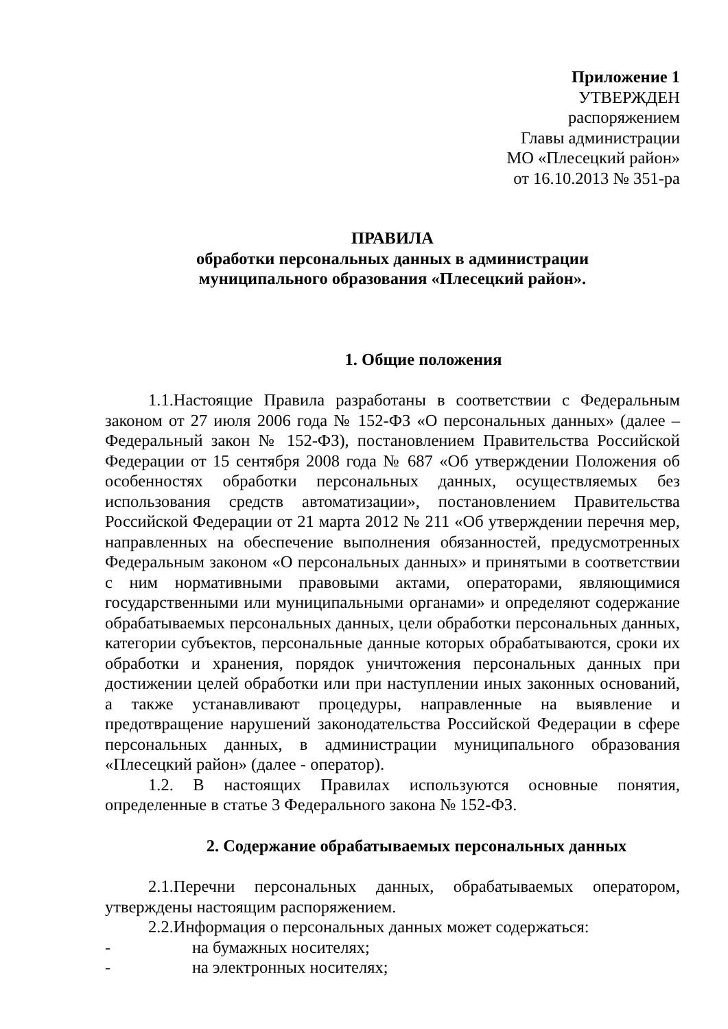Приложение 1
УТВЕРЖДЕН
распоряжением
Главы администрации
МО «Плесецкий район»
от 16.10.2013 № 351-ра
ПРАВИЛА
обработки персональных данных в администрации
муниципального образования «Плесецкий район».
1. Общие положения
1.1.Настоящие Правила разработаны в соответствии с Федеральным законом от 27 июля 2006 года № 152-ФЗ «О персональных данных» (далее – Федеральный закон № 152-ФЗ), постановлением Правительства Российской Федерации от 15 сентября 2008 года № 687 «Об утверждении Положения об особенностях обработки персональных данных, осуществляемых без использования средств автоматизации», постановлением Правительства Российской Федерации от 21 марта 2012 № 211 «Об утверждении перечня мер, направленных на обеспечение выполнения обязанностей, предусмотренных Федеральным законом «О персональных данных» и принятыми в соответствии с ним нормативными правовыми актами, операторами, являющимися государственными или муниципальными органами» и определяют содержание обрабатываемых персональных данных, цели обработки персональных данных, категории субъектов, персональные данные которых обрабатываются, сроки их обработки и хранения, порядок уничтожения персональных данных при достижении целей обработки или при наступлении иных законных оснований, а также устанавливают процедуры, направленные на выявление и предотвращение нарушений законодательства Российской Федерации в сфере персональных данных, в администрации муниципального образования «Плесецкий район» (далее - оператор).
1.2. В настоящих Правилах используются основные понятия, определенные в статье 3 Федерального закона № 152-ФЗ.
2. Содержание обрабатываемых персональных данных
2.1.Перечни персональных данных, обрабатываемых оператором, утверждены настоящим распоряжением.
2.2.Информация о персональных данных может содержаться:
- на бумажных носителях;
- на электронных носителях;